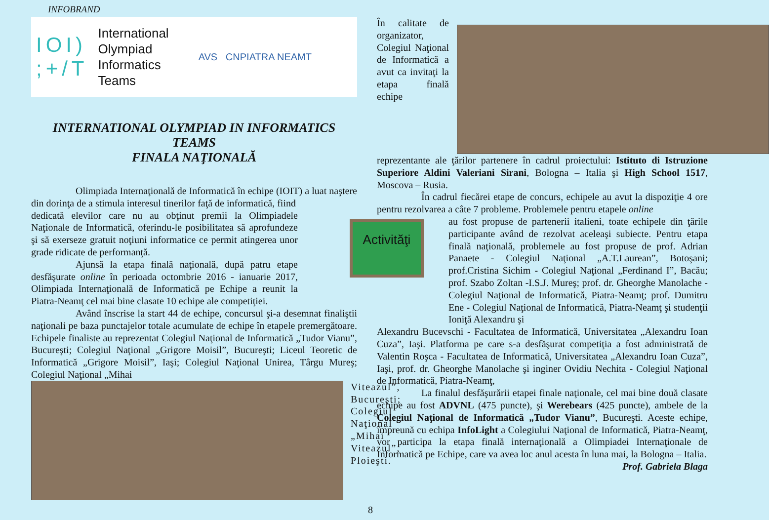INFOBRAND
IOI)
;+/T
International
Olympiad
Informatics
Teams
AVS CNPIATRA NEAMT
INTERNATIONAL OLYMPIAD IN INFORMATICS
TEAMS
FINALA NAŢIONALĂ
Olimpiada Internaţională de Informatică în echipe (IOIT) a luat naştere din dorinţa de a stimula interesul tinerilor faţă de informatică, fiind
dedicată elevilor care nu au obţinut premii la Olimpiadele Naţionale de Informatică, oferindu-le posibilitatea să aprofundeze şi să exerseze gratuit noţiuni informatice ce permit atingerea unor grade ridicate de performanţă.
Ajunsă la etapa finală naţională, după patru etape desfăşurate online în perioada octombrie 2016 - ianuarie 2017, Olimpiada Internaţională de Informatică pe Echipe a reunit la Piatra-Neamţ cel mai bine clasate 10 echipe ale competiţiei.
Având înscrise la start 44 de echipe, concursul şi-a desemnat finaliştii naţionali pe baza punctajelor totale acumulate de echipe în etapele premergătoare. Echipele finaliste au reprezentat Colegiul Naţional de Informatică „Tudor Vianu”, Bucureşti; Colegiul Naţional „Grigore Moisil”, Bucureşti; Liceul Teoretic de Informatică „Grigore Moisil”, Iaşi; Colegiul Naţional Unirea, Târgu Mureş; Colegiul Naţional „Mihai
Viteazul”, Bucureşti; Colegiul Naţional „Mihai Viteazul”, Ploieşti.
În calitate de organizator, Colegiul Naţional de Informatică a avut ca invitaţi la etapa finală echipe
reprezentante ale ţărilor partenere în cadrul proiectului: Istituto di Istruzione Superiore Aldini Valeriani Sirani, Bologna – Italia şi High School 1517, Moscova – Rusia.
În cadrul fiecărei etape de concurs, echipele au avut la dispoziţie 4 ore pentru rezolvarea a câte 7 probleme. Problemele pentru etapele online
Activităţi
au fost propuse de partenerii italieni, toate echipele din ţările participante având de rezolvat aceleaşi subiecte. Pentru etapa finală naţională, problemele au fost propuse de prof. Adrian Panaete - Colegiul Naţional „A.T.Laurean”, Botoşani; prof.Cristina Sichim - Colegiul Naţional „Ferdinand I”, Bacău; prof. Szabo Zoltan -I.S.J. Mureş; prof. dr. Gheorghe Manolache - Colegiul Naţional de Informatică, Piatra-Neamţ; prof. Dumitru Ene - Colegiul Naţional de Informatică, Piatra-Neamţ şi studenţii Ioniţă Alexandru şi
Alexandru Bucevschi - Facultatea de Informatică, Universitatea „Alexandru Ioan Cuza”, Iaşi. Platforma pe care s-a desfăşurat competiţia a fost administrată de Valentin Roşca - Facultatea de Informatică, Universitatea „Alexandru Ioan Cuza”, Iaşi, prof. dr. Gheorghe Manolache şi inginer Ovidiu Nechita - Colegiul Naţional de Informatică, Piatra-Neamţ,
La finalul desfăşurării etapei finale naţionale, cel mai bine două clasate echipe au fost ADVNL (475 puncte), şi Werebears (425 puncte), ambele de la Colegiul Naţional de Informatică „Tudor Vianu”, Bucureşti. Aceste echipe, împreună cu echipa InfoLight a Colegiului Naţional de Informatică, Piatra-Neamţ, vor participa la etapa finală internaţională a Olimpiadei Internaţionale de Informatică pe Echipe, care va avea loc anul acesta în luna mai, la Bologna – Italia.
Prof. Gabriela Blaga
8